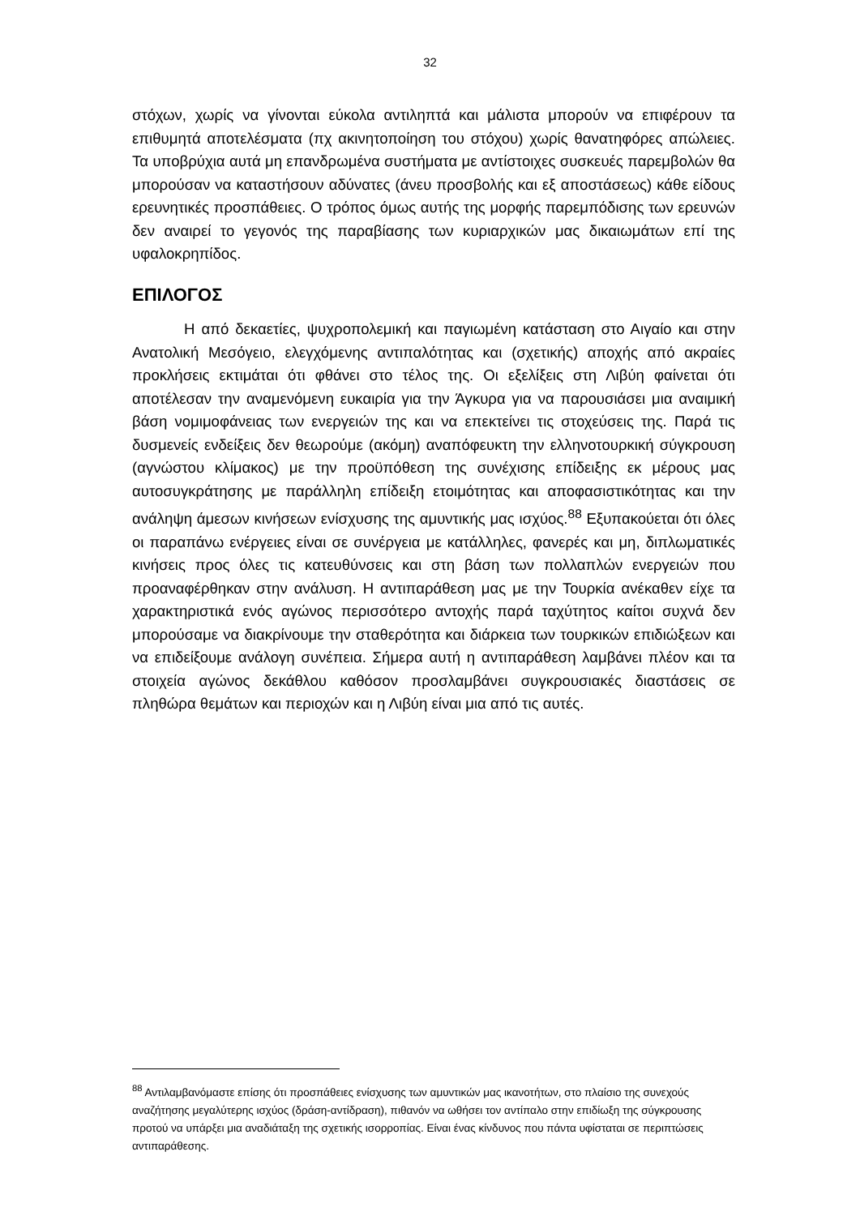32
στόχων, χωρίς να γίνονται εύκολα αντιληπτά και μάλιστα μπορούν να επιφέρουν τα επιθυμητά αποτελέσματα (πχ ακινητοποίηση του στόχου) χωρίς θανατηφόρες απώλειες. Τα υποβρύχια αυτά μη επανδρωμένα συστήματα με αντίστοιχες συσκευές παρεμβολών θα μπορούσαν να καταστήσουν αδύνατες (άνευ προσβολής και εξ αποστάσεως) κάθε είδους ερευνητικές προσπάθειες. Ο τρόπος όμως αυτής της μορφής παρεμπόδισης των ερευνών δεν αναιρεί το γεγονός της παραβίασης των κυριαρχικών μας δικαιωμάτων επί της υφαλοκρηπίδος.
ΕΠΙΛΟΓΟΣ
Η από δεκαετίες, ψυχροπολεμική και παγιωμένη κατάσταση στο Αιγαίο και στην Ανατολική Μεσόγειο, ελεγχόμενης αντιπαλότητας και (σχετικής) αποχής από ακραίες προκλήσεις εκτιμάται ότι φθάνει στο τέλος της. Οι εξελίξεις στη Λιβύη φαίνεται ότι αποτέλεσαν την αναμενόμενη ευκαιρία για την Άγκυρα για να παρουσιάσει μια αναιμική βάση νομιμοφάνειας των ενεργειών της και να επεκτείνει τις στοχεύσεις της. Παρά τις δυσμενείς ενδείξεις δεν θεωρούμε (ακόμη) αναπόφευκτη την ελληνοτουρκική σύγκρουση (αγνώστου κλίμακος) με την προϋπόθεση της συνέχισης επίδειξης εκ μέρους μας αυτοσυγκράτησης με παράλληλη επίδειξη ετοιμότητας και αποφασιστικότητας και την ανάληψη άμεσων κινήσεων ενίσχυσης της αμυντικής μας ισχύος.<sup>88</sup> Εξυπακούεται ότι όλες οι παραπάνω ενέργειες είναι σε συνέργεια με κατάλληλες, φανερές και μη, διπλωματικές κινήσεις προς όλες τις κατευθύνσεις και στη βάση των πολλαπλών ενεργειών που προαναφέρθηκαν στην ανάλυση. Η αντιπαράθεση μας με την Τουρκία ανέκαθεν είχε τα χαρακτηριστικά ενός αγώνος περισσότερο αντοχής παρά ταχύτητος καίτοι συχνά δεν μπορούσαμε να διακρίνουμε την σταθερότητα και διάρκεια των τουρκικών επιδιώξεων και να επιδείξουμε ανάλογη συνέπεια. Σήμερα αυτή η αντιπαράθεση λαμβάνει πλέον και τα στοιχεία αγώνος δεκάθλου καθόσον προσλαμβάνει συγκρουσιακές διαστάσεις σε πληθώρα θεμάτων και περιοχών και η Λιβύη είναι μια από τις αυτές.
<sup>88</sup> Αντιλαμβανόμαστε επίσης ότι προσπάθειες ενίσχυσης των αμυντικών μας ικανοτήτων, στο πλαίσιο της συνεχούς αναζήτησης μεγαλύτερης ισχύος (δράση-αντίδραση), πιθανόν να ωθήσει τον αντίπαλο στην επιδίωξη της σύγκρουσης προτού να υπάρξει μια αναδιάταξη της σχετικής ισορροπίας. Είναι ένας κίνδυνος που πάντα υφίσταται σε περιπτώσεις αντιπαράθεσης.